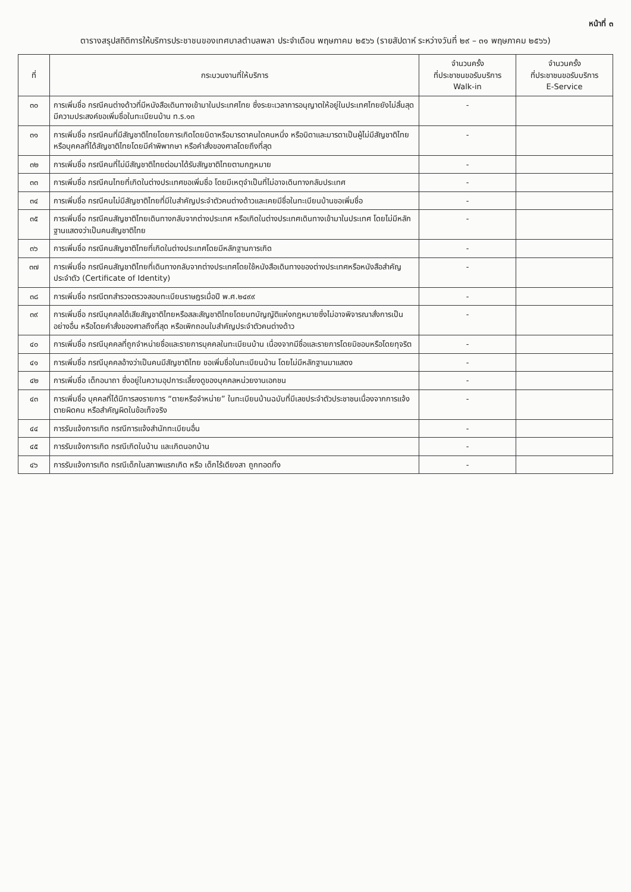หน้าที่ ๓
ตารางสรุปสถิติการให้บริการประชาชนของเทศบาลตำบลพลา ประจำเดือน พฤษภาคม ๒๕๖๖ (รายสัปดาห์ ระหว่างวันที่ ๒๙ – ๓๑ พฤษภาคม ๒๕๖๖)
| ที่ | กระบวนงานที่ให้บริการ | จำนวนครั้ง ที่ประชาชนขอรับบริการ Walk-in | จำนวนครั้ง ที่ประชาชนขอรับบริการ E-Service |
| --- | --- | --- | --- |
| ๓๐ | การเพิ่มชื่อ กรณีคนต่างด้าวที่มีหนังสือเดินทางเข้ามาในประเทศไทย ซึ่งระยะเวลาการอนุญาตให้อยู่ในประเทศไทยยังไม่สิ้นสุด มีความประสงค์ขอเพิ่มชื่อในทะเบียนบ้าน ท.ร.๑๓ | - | |
| ๓๑ | การเพิ่มชื่อ กรณีคนที่มีสัญชาติไทยโดยการเกิดโดยบิดาหรือมารดาคนใดคนหนึ่ง หรือบิดาและมารดาเป็นผู้ไม่มีสัญชาติไทย หรือบุคคลที่ได้สัญชาติไทยโดยมีคำพิพากษา หรือคำสั่งของศาลโดยถึงที่สุด | - | |
| ๓๒ | การเพิ่มชื่อ กรณีคนที่ไม่มีสัญชาติไทยต่อมาได้รับสัญชาติไทยตามกฎหมาย | - | |
| ๓๓ | การเพิ่มชื่อ กรณีคนไทยที่เกิดในต่างประเทศขอเพิ่มชื่อ โดยมีเหตุจำเป็นที่ไม่อาจเดินทางกลับประเทศ | - | |
| ๓๔ | การเพิ่มชื่อ กรณีคนไม่มีสัญชาติไทยที่มีใบสำคัญประจำตัวคนต่างด้าวและเคยมีชื่อในทะเบียนบ้านขอเพิ่มชื่อ | - | |
| ๓๕ | การเพิ่มชื่อ กรณีคนสัญชาติไทยเดินทางกลับจากต่างประเทศ หรือเกิดในต่างประเทศเดินทางเข้ามาในประเทศ โดยไม่มีหลักฐานแสดงว่าเป็นคนสัญชาติไทย | - | |
| ๓๖ | การเพิ่มชื่อ กรณีคนสัญชาติไทยที่เกิดในต่างประเทศโดยมีหลักฐานการเกิด | - | |
| ๓๗ | การเพิ่มชื่อ กรณีคนสัญชาติไทยที่เดินทางกลับจากต่างประเทศโดยใช้หนังสือเดินทางของต่างประเทศหรือหนังสือสำคัญประจำตัว (Certificate of Identity) | - | |
| ๓๘ | การเพิ่มชื่อ กรณีตกสำรวจตรวจสอบทะเบียนราษฎรเมื่อปี พ.ศ.๒๔๙๙ | - | |
| ๓๙ | การเพิ่มชื่อ กรณีบุคคลได้เสียสัญชาติไทยหรือสละสัญชาติไทยโดยบทบัญญัติแห่งกฎหมายซึ่งไม่อาจพิจารณาสั่งการเป็นอย่างอื่น หรือโดยคำสั่งของศาลถึงที่สุด หรือเพิกถอนใบสำคัญประจำตัวคนต่างด้าว | - | |
| ๔๐ | การเพิ่มชื่อ กรณีบุคคลที่ถูกจำหน่ายชื่อและรายการบุคคลในทะเบียนบ้าน เนื่องจากมีชื่อและรายการโดยมิชอบหรือโดยทุจริต | - | |
| ๔๑ | การเพิ่มชื่อ กรณีบุคคลอ้างว่าเป็นคนมีสัญชาติไทย ขอเพิ่มชื่อในทะเบียนบ้าน โดยไม่มีหลักฐานมาแสดง | - | |
| ๔๒ | การเพิ่มชื่อ เด็กอนาถา ซึ่งอยู่ในความอุปการะเลี้ยงดูของบุคคลหน่วยงานเอกชน | - | |
| ๔๓ | การเพิ่มชื่อ บุคคลที่ได้มีการลงรายการ “ตายหรือจำหน่าย” ในทะเบียนบ้านฉบับที่มีเลขประจำตัวประชาชนเนื่องจากการแจ้งตายผิดคน หรือสำคัญผิดในข้อเท็จจริง | - | |
| ๔๔ | การรับแจ้งการเกิด กรณีการแจ้งสำนักทะเบียนอื่น | - | |
| ๔๕ | การรับแจ้งการเกิด กรณีเกิดในบ้าน และเกิดนอกบ้าน | - | |
| ๔๖ | การรับแจ้งการเกิด กรณีเด็กในสภาพแรกเกิด หรือ เด็กไร้เดียงสา ถูกทอดทิ้ง | - | |